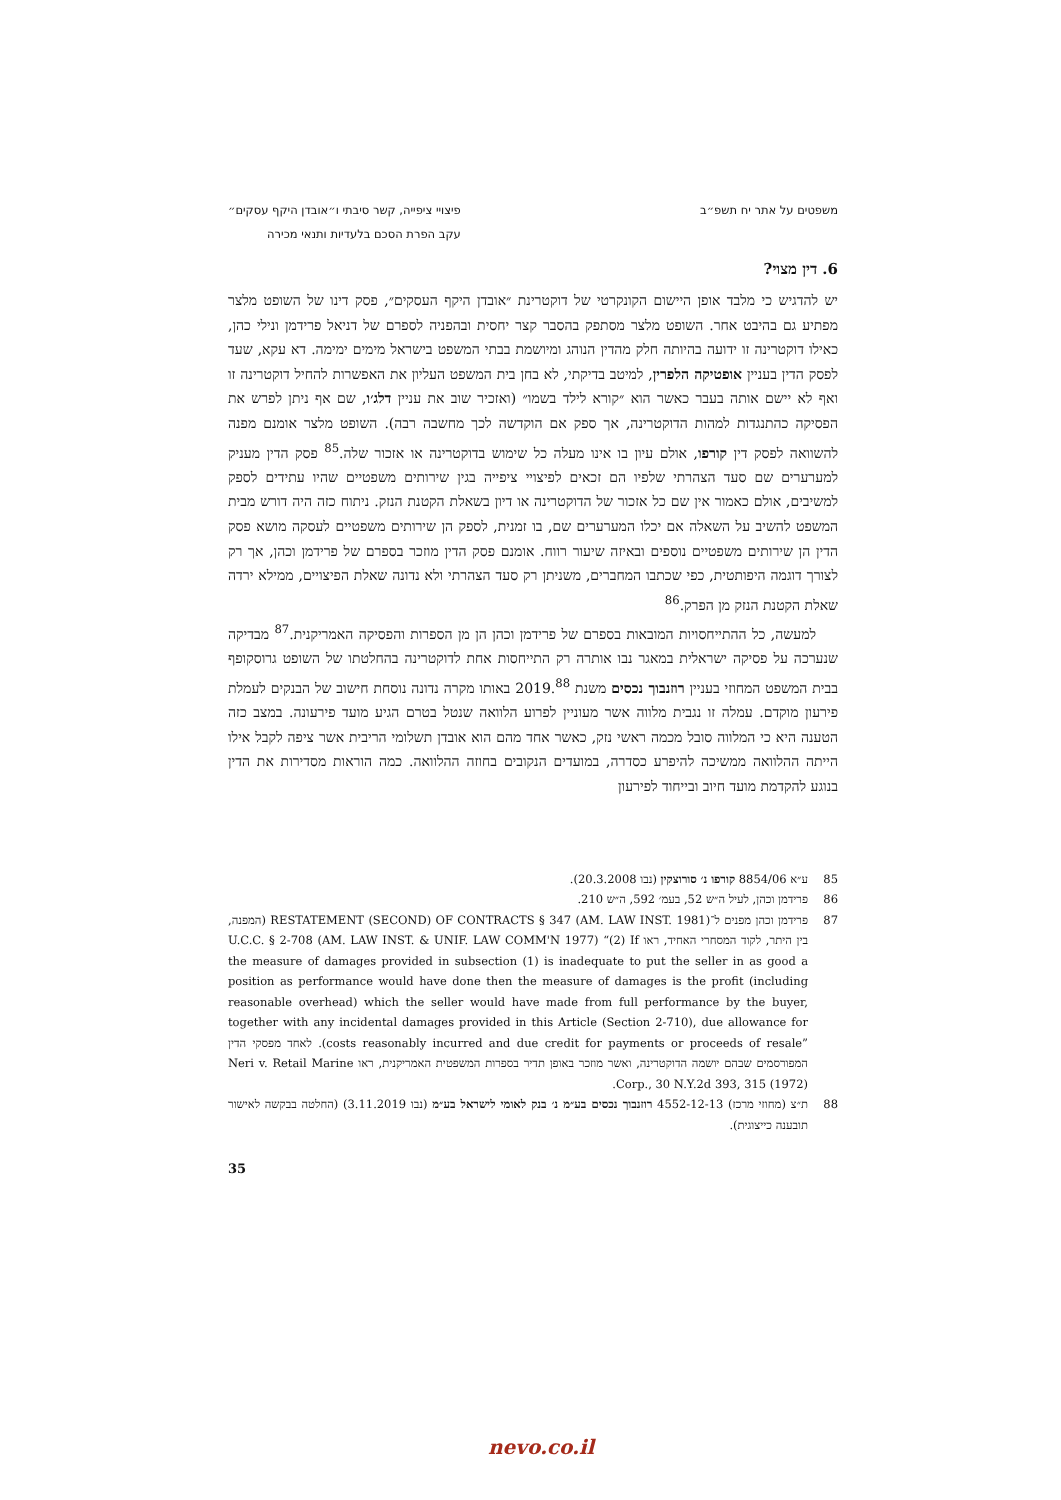משפטים על אתר יח תשפ״ב פיצויי ציפייה, קשר סיבתי ו״אובדן היקף עסקים״
עקב הפרת הסכם בלעדיות ותנאי מכירה
6. דין מצוי?
יש להדגיש כי מלבד אופן היישום הקונקרטי של דוקטרינת ״אובדן היקף העסקים״, פסק דינו של השופט מלצר מפתיע גם בהיבט אחר. השופט מלצר מסתפק בהסבר קצר יחסית ובהפניה לספרם של דניאל פרידמן ונילי כהן, כאילו דוקטרינה זו ידועה בהיותה חלק מהדין הנוהג ומיושמת בבתי המשפט בישראל מימים ימימה. דא עקא, שעד לפסק הדין בעניין אופטיקה הלפרין, למיטב בדיקתי, לא בחן בית המשפט העליון את האפשרות להחיל דוקטרינה זו ואף לא יישם אותה בעבר כאשר הוא ״קורא לילד בשמו״ (ואזכיר שוב את עניין דלג׳ו, שם אף ניתן לפרש את הפסיקה כהתנגדות למהות הדוקטרינה, אך ספק אם הוקדשה לכך מחשבה רבה). השופט מלצר אומנם מפנה להשוואה לפסק דין קורפו, אולם עיון בו אינו מעלה כל שימוש בדוקטרינה או אזכור שלה.<sup>85</sup> פסק הדין מעניק למערערים שם סעד הצהרתי שלפיו הם זכאים לפיצויי ציפייה בגין שירותים משפטיים שהיו עתידים לספק למשיבים, אולם כאמור אין שם כל אזכור של הדוקטרינה או דיון בשאלת הקטנת הנזק. ניתוח כזה היה דורש מבית המשפט להשיב על השאלה אם יכלו המערערים שם, בו זמנית, לספק הן שירותים משפטיים לעסקה מושא פסק הדין הן שירותים משפטיים נוספים ובאיזה שיעור רווח. אומנם פסק הדין מוזכר בספרם של פרידמן וכהן, אך רק לצורך דוגמה היפותטית, כפי שכתבו המחברים, משניתן רק סעד הצהרתי ולא נדונה שאלת הפיצויים, ממילא ירדה שאלת הקטנת הנזק מן הפרק.<sup>86</sup>
למעשה, כל ההתייחסויות המובאות בספרם של פרידמן וכהן הן מן הספרות והפסיקה האמריקנית.<sup>87</sup> מבדיקה שנערכה על פסיקה ישראלית במאגר נבו אותרה רק התייחסות אחת לדוקטרינה בהחלטתו של השופט גרוסקופף בבית המשפט המחוזי בעניין רוזנבוך נכסים משנת 2019.<sup>88</sup> באותו מקרה נדונה נוסחת חישוב של הבנקים לעמלת פירעון מוקדם. עמלה זו נגבית מלווה אשר מעוניין לפרוע הלוואה שנטל בטרם הגיע מועד פירעונה. במצב כזה הטענה היא כי המלווה סובל מכמה ראשי נזק, כאשר אחד מהם הוא אובדן תשלומי הריבית אשר ציפה לקבל אילו הייתה ההלוואה ממשיכה להיפרע כסדרה, במועדים הנקובים בחוזה ההלוואה. כמה הוראות מסדירות את הדין בנוגע להקדמת מועד חיוב ובייחוד לפירעון
85 ע״א 8854/06 קורפו נ׳ סורוצקין (נבו 20.3.2008).
86 פרידמן וכהן, לעיל ה״ש 52, בעמ׳ 592, ה״ש 210.
87 פרידמן וכהן מפנים ל־RESTATEMENT (SECOND) OF CONTRACTS § 347 (AM. LAW INST. 1981) (המפנה, בין היתר, לקוד המסחרי האחיד, ראו U.C.C. § 2-708 (AM. LAW INST. & UNIF. LAW COMM'N 1977) “(2) If the measure of damages provided in subsection (1) is inadequate to put the seller in as good a position as performance would have done then the measure of damages is the profit (including reasonable overhead) which the seller would have made from full performance by the buyer, together with any incidental damages provided in this Article (Section 2-710), due allowance for costs reasonably incurred and due credit for payments or proceeds of resale”). לאחד מפסקי הדין המפורסמים שבהם יושמה הדוקטרינה, ואשר מוזכר באופן תדיר בספרות המשפטית האמריקנית, ראו Neri v. Retail Marine Corp., 30 N.Y.2d 393, 315 (1972).
88 ת״צ (מחוזי מרכז) 4552-12-13 רוזנבוך נכסים בע״מ נ׳ בנק לאומי לישראל בע״מ (נבו 3.11.2019) (החלטה בבקשה לאישור תובענה כייצוגית).
35
nevo.co.il